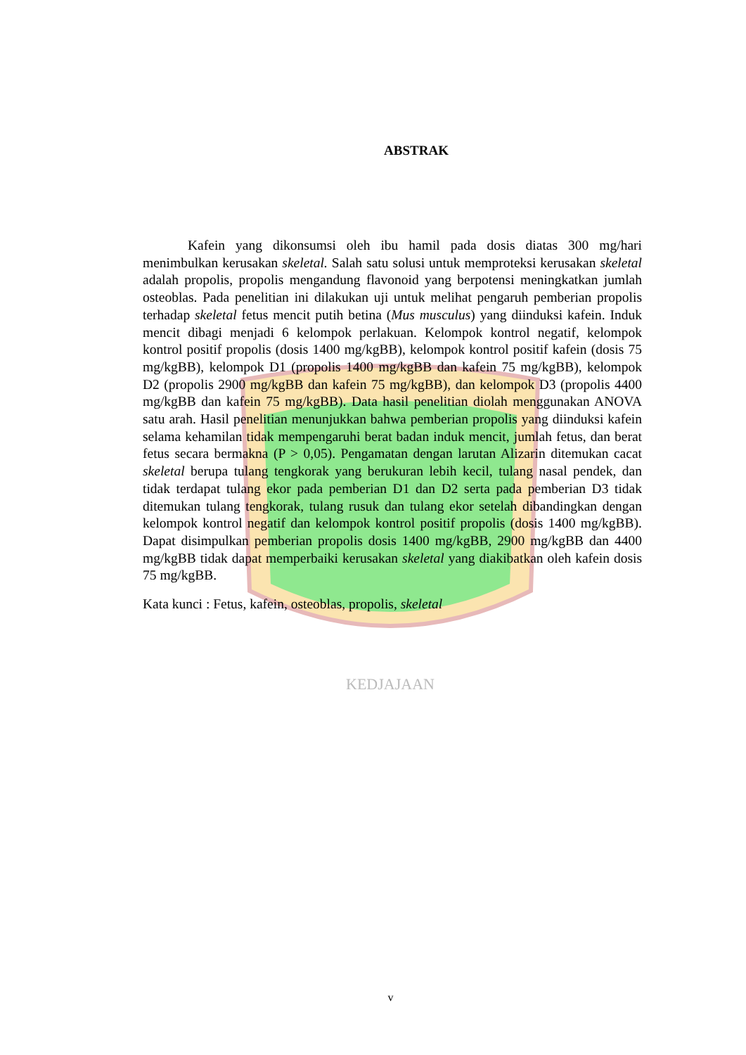KEDJAJAAN
ABSTRAK
Kafein yang dikonsumsi oleh ibu hamil pada dosis diatas 300 mg/hari menimbulkan kerusakan skeletal. Salah satu solusi untuk memproteksi kerusakan skeletal adalah propolis, propolis mengandung flavonoid yang berpotensi meningkatkan jumlah osteoblas. Pada penelitian ini dilakukan uji untuk melihat pengaruh pemberian propolis terhadap skeletal fetus mencit putih betina (Mus musculus) yang diinduksi kafein. Induk mencit dibagi menjadi 6 kelompok perlakuan. Kelompok kontrol negatif, kelompok kontrol positif propolis (dosis 1400 mg/kgBB), kelompok kontrol positif kafein (dosis 75 mg/kgBB), kelompok D1 (propolis 1400 mg/kgBB dan kafein 75 mg/kgBB), kelompok D2 (propolis 2900 mg/kgBB dan kafein 75 mg/kgBB), dan kelompok D3 (propolis 4400 mg/kgBB dan kafein 75 mg/kgBB). Data hasil penelitian diolah menggunakan ANOVA satu arah. Hasil penelitian menunjukkan bahwa pemberian propolis yang diinduksi kafein selama kehamilan tidak mempengaruhi berat badan induk mencit, jumlah fetus, dan berat fetus secara bermakna (P > 0,05). Pengamatan dengan larutan Alizarin ditemukan cacat skeletal berupa tulang tengkorak yang berukuran lebih kecil, tulang nasal pendek, dan tidak terdapat tulang ekor pada pemberian D1 dan D2 serta pada pemberian D3 tidak ditemukan tulang tengkorak, tulang rusuk dan tulang ekor setelah dibandingkan dengan kelompok kontrol negatif dan kelompok kontrol positif propolis (dosis 1400 mg/kgBB). Dapat disimpulkan pemberian propolis dosis 1400 mg/kgBB, 2900 mg/kgBB dan 4400 mg/kgBB tidak dapat memperbaiki kerusakan skeletal yang diakibatkan oleh kafein dosis 75 mg/kgBB.
Kata kunci : Fetus, kafein, osteoblas, propolis, skeletal
v